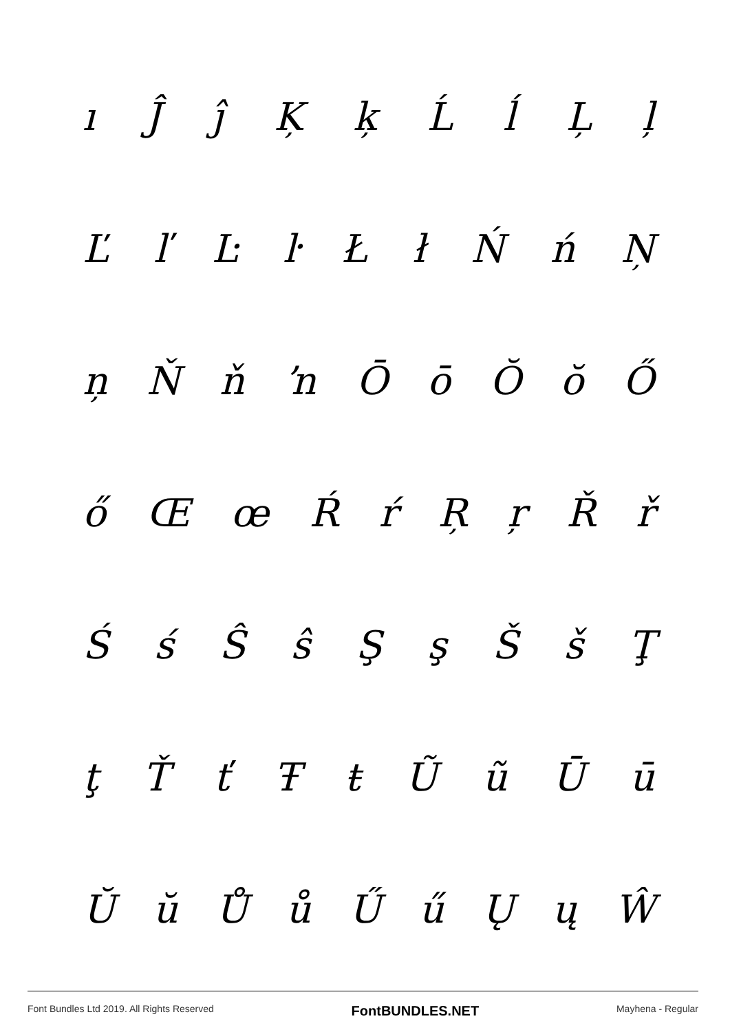ıĴĵĶķĹĺĻļ
ĽľĿŀŁłŃńŅ
ņŇňŉŌōŎŏŐ
őŒœŔŕŖŗŘř
ŚśŜŝŞşŠšŢ
ţŤťŦŧŨũŪū
ŬŭŮůŰűŲųŴ
Font Bundles Ltd 2019. All Rights Reserved FontBUNDLES.NET Mayhena - Regular